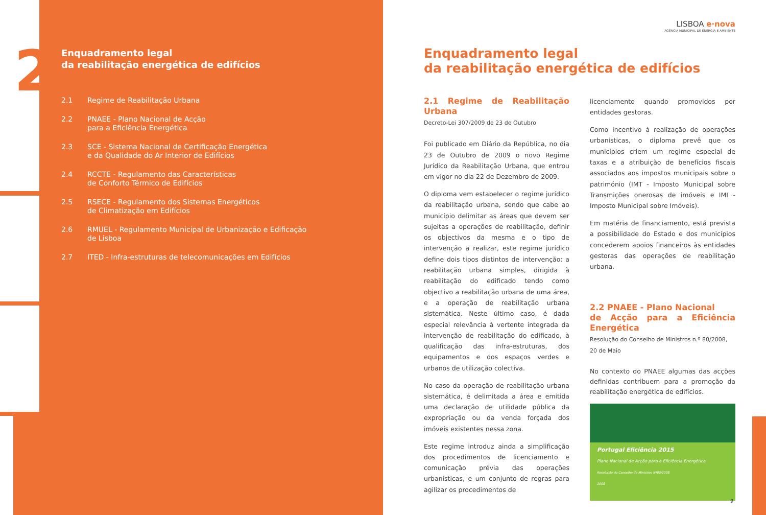2
Enquadramento legal
da reabilitação energética de edifícios
2.1 Regime de Reabilitação Urbana
2.2 PNAEE - Plano Nacional de Acção
para a Eficiência Energética
2.3 SCE - Sistema Nacional de Certificação Energética
e da Qualidade do Ar Interior de Edifícios
2.4 RCCTE - Regulamento das Características
de Conforto Térmico de Edifícios
2.5 RSECE - Regulamento dos Sistemas Energéticos
de Climatização em Edifícios
2.6 RMUEL - Regulamento Municipal de Urbanização e Edificação
de Lisboa
2.7 ITED - Infra-estruturas de telecomunicações em Edifícios
LISBOA e·nova
AGÊNCIA MUNICIPAL DE ENERGIA E AMBIENTE
Enquadramento legal
da reabilitação energética de edifícios
2.1 Regime de Reabilitação Urbana
Decreto-Lei 307/2009 de 23 de Outubro
Foi publicado em Diário da República, no dia 23 de Outubro de 2009 o novo Regime Jurídico da Reabilitação Urbana, que entrou em vigor no dia 22 de Dezembro de 2009.
O diploma vem estabelecer o regime jurídico da reabilitação urbana, sendo que cabe ao município delimitar as áreas que devem ser sujeitas a operações de reabilitação, definir os objectivos da mesma e o tipo de intervenção a realizar, este regime jurídico define dois tipos distintos de intervenção: a reabilitação urbana simples, dirigida à reabilitação do edificado tendo como objectivo a reabilitação urbana de uma área, e a operação de reabilitação urbana sistemática. Neste último caso, é dada especial relevância à vertente integrada da intervenção de reabilitação do edificado, à qualificação das infra-estruturas, dos equipamentos e dos espaços verdes e urbanos de utilização colectiva.
No caso da operação de reabilitação urbana sistemática, é delimitada a área e emitida uma declaração de utilidade pública da expropriação ou da venda forçada dos imóveis existentes nessa zona.
Este regime introduz ainda a simplificação dos procedimentos de licenciamento e comunicação prévia das operações urbanísticas, e um conjunto de regras para agilizar os procedimentos de
licenciamento quando promovidos por entidades gestoras.
Como incentivo à realização de operações urbanísticas, o diploma prevê que os municípios criem um regime especial de taxas e a atribuição de benefícios fiscais associados aos impostos municipais sobre o património (IMT - Imposto Municipal sobre Transmições onerosas de imóveis e IMI - Imposto Municipal sobre Imóveis).
Em matéria de financiamento, está prevista a possibilidade do Estado e dos municípios concederem apoios financeiros às entidades gestoras das operações de reabilitação urbana.
2.2 PNAEE - Plano Nacional
de Acção para a Eficiência Energética
Resolução do Conselho de Ministros n.º 80/2008,
20 de Maio
No contexto do PNAEE algumas das acções definidas contribuem para a promoção da reabilitação energética de edifícios.
Portugal Eficiência 2015
Plano Nacional de Acção para a Eficiência Energética
Resolução do Conselho de Ministros Nº80/2008
2008
9